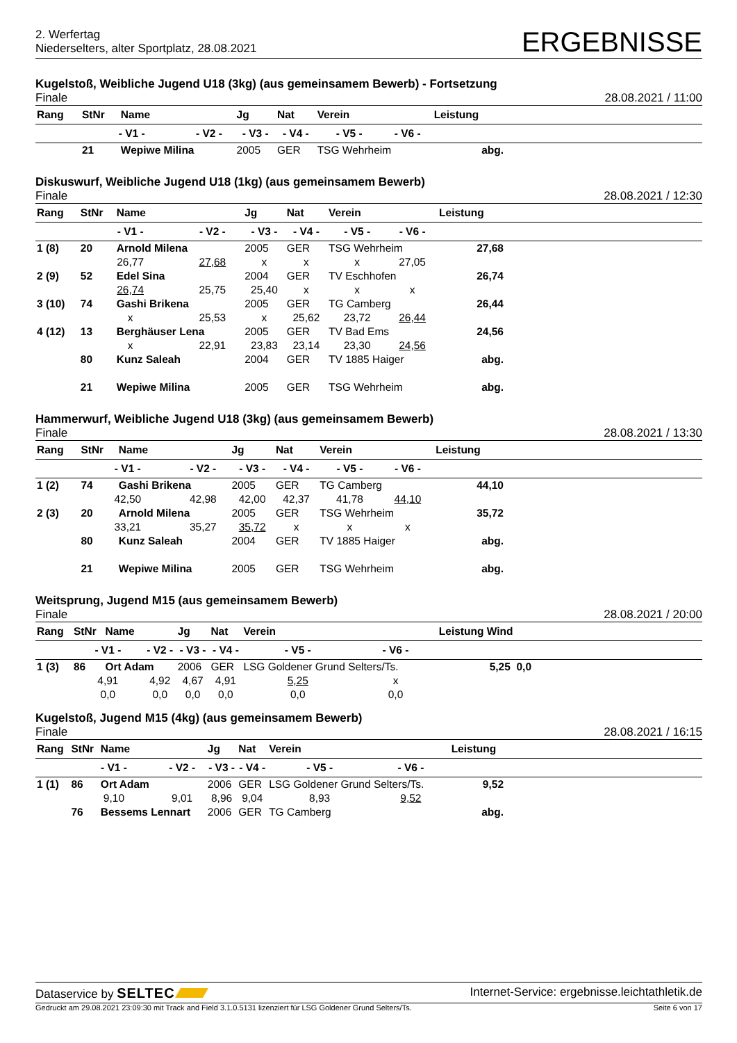2. Werfertag
Niederselters, alter Sportplatz, 28.08.2021
ERGEBNISSE
Kugelstoß, Weibliche Jugend U18 (3kg) (aus gemeinsamem Bewerb) - Fortsetzung
Finale 28.08.2021 / 11:00
| Rang | StNr | Name | | Jg | Nat | Verein | | Leistung | |
| --- | --- | --- | --- | --- | --- | --- | --- | --- | --- |
| | - V1 - | | - V2 - | - V3 - | - V4 - | - V5 - | - V6 - | | |
| | 21 | Wepiwe Milina | | 2005 | GER | TSG Wehrheim | | abg. | |
Diskuswurf, Weibliche Jugend U18 (1kg) (aus gemeinsamem Bewerb)
Finale 28.08.2021 / 12:30
| Rang | StNr | Name | | Jg | Nat | Verein | | Leistung | |
| --- | --- | --- | --- | --- | --- | --- | --- | --- | --- |
| | - V1 - | | - V2 - | - V3 - | - V4 - | - V5 - | - V6 - | | |
| 1 (8) | 20 | Arnold Milena | | 2005 | GER | TSG Wehrheim | | 27,68 | |
| | 26,77 | | 27,68 | x | x | x | 27,05 | | |
| 2 (9) | 52 | Edel Sina | | 2004 | GER | TV Eschhofen | | 26,74 | |
| | 26,74 | | 25,75 | 25,40 | x | x | x | | |
| 3 (10) | 74 | Gashi Brikena | | 2005 | GER | TG Camberg | | 26,44 | |
| | x | | 25,53 | x | 25,62 | 23,72 | 26,44 | | |
| 4 (12) | 13 | Berghäuser Lena | | 2005 | GER | TV Bad Ems | | 24,56 | |
| | x | | 22,91 | 23,83 | 23,14 | 23,30 | 24,56 | | |
| | 80 | Kunz Saleah | | 2004 | GER | TV 1885 Haiger | | abg. | |
| | 21 | Wepiwe Milina | | 2005 | GER | TSG Wehrheim | | abg. | |
Hammerwurf, Weibliche Jugend U18 (3kg) (aus gemeinsamem Bewerb)
Finale 28.08.2021 / 13:30
| Rang | StNr | Name | | Jg | Nat | Verein | | Leistung | |
| --- | --- | --- | --- | --- | --- | --- | --- | --- | --- |
| | - V1 - | | - V2 - | - V3 - | - V4 - | - V5 - | - V6 - | | |
| 1 (2) | 74 | Gashi Brikena | | 2005 | GER | TG Camberg | | 44,10 | |
| | 42,50 | | 42,98 | 42,00 | 42,37 | 41,78 | 44,10 | | |
| 2 (3) | 20 | Arnold Milena | | 2005 | GER | TSG Wehrheim | | 35,72 | |
| | 33,21 | | 35,27 | 35,72 | x | x | x | | |
| | 80 | Kunz Saleah | | 2004 | GER | TV 1885 Haiger | | abg. | |
| | 21 | Wepiwe Milina | | 2005 | GER | TSG Wehrheim | | abg. | |
Weitsprung, Jugend M15 (aus gemeinsamem Bewerb)
Finale 28.08.2021 / 20:00
| Rang | StNr | Name | | Jg | Nat | Verein | | Leistung Wind | |
| --- | --- | --- | --- | --- | --- | --- | --- | --- | --- |
| | - V1 - | | - V2 - | - V3 - | - V4 - | - V5 - | - V6 - | | |
| 1 (3) | 86 | Ort Adam | | 2006 | GER | LSG Goldener Grund Selters/Ts. | | 5,25 0,0 | |
| | 4,91 | | 4,92 | 4,67 | 4,91 | 5,25 | x | | |
| | 0,0 | | 0,0 | 0,0 | 0,0 | 0,0 | 0,0 | | |
Kugelstoß, Jugend M15 (4kg) (aus gemeinsamem Bewerb)
Finale 28.08.2021 / 16:15
| Rang | StNr | Name | | Jg | Nat | Verein | | Leistung | |
| --- | --- | --- | --- | --- | --- | --- | --- | --- | --- |
| | - V1 - | | - V2 - | - V3 - | - V4 - | - V5 - | - V6 - | | |
| 1 (1) | 86 | Ort Adam | | 2006 | GER | LSG Goldener Grund Selters/Ts. | | 9,52 | |
| | 9,10 | | 9,01 | 8,96 | 9,04 | 8,93 | 9,52 | | |
| | 76 | Bessems Lennart | | 2006 | GER | TG Camberg | | abg. | |
Dataservice by SELTEC Internet-Service: ergebnisse.leichtathletik.de
Gedruckt am 29.08.2021 23:09:30 mit Track and Field 3.1.0.5131 lizenziert für LSG Goldener Grund Selters/Ts. Seite 6 von 17